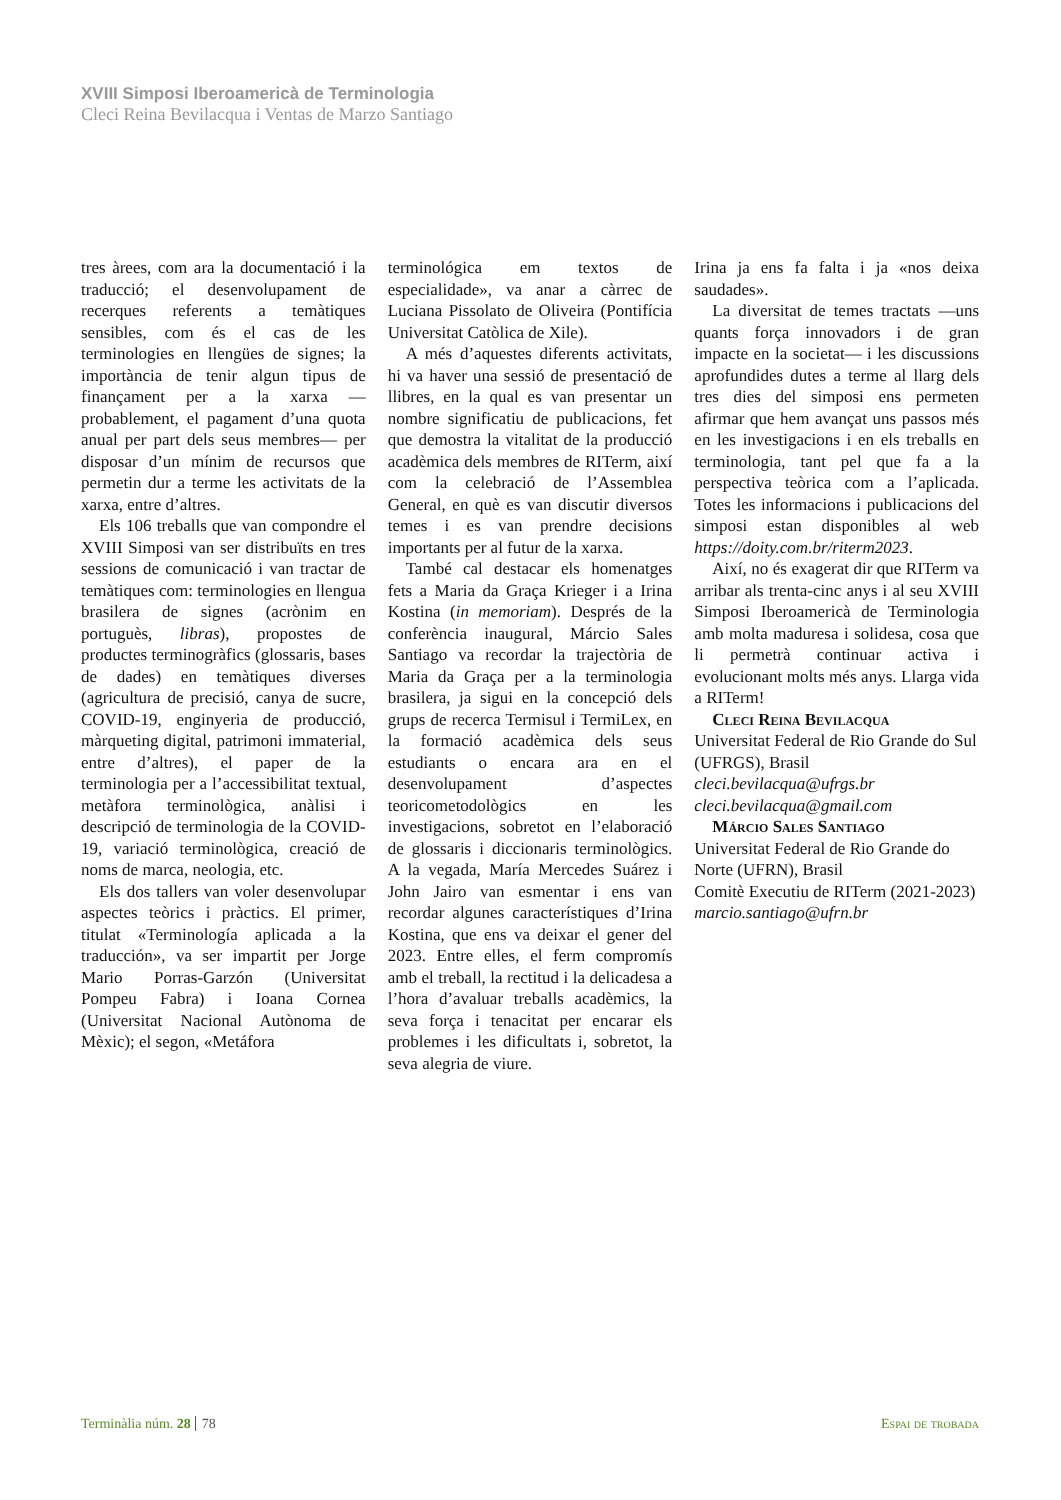XVIII Simposi Iberoamericà de Terminologia
Cleci Reina Bevilacqua i Ventas de Marzo Santiago
tres àrees, com ara la documentació i la traducció; el desenvolupament de recerques referents a temàtiques sensibles, com és el cas de les terminologies en llengües de signes; la importància de tenir algun tipus de finançament per a la xarxa —probablement, el pagament d’una quota anual per part dels seus membres— per disposar d’un mínim de recursos que permetin dur a terme les activitats de la xarxa, entre d’altres.
Els 106 treballs que van compondre el XVIII Simposi van ser distribuïts en tres sessions de comunicació i van tractar de temàtiques com: terminologies en llengua brasilera de signes (acrònim en portuguès, libras), propostes de productes terminogràfics (glossaris, bases de dades) en temàtiques diverses (agricultura de precisió, canya de sucre, COVID-19, enginyeria de producció, màrqueting digital, patrimoni immaterial, entre d’altres), el paper de la terminologia per a l’accessibilitat textual, metàfora terminològica, anàlisi i descripció de terminologia de la COVID-19, variació terminològica, creació de noms de marca, neologia, etc.
Els dos tallers van voler desenvolupar aspectes teòrics i pràctics. El primer, titulat «Terminología aplicada a la traducción», va ser impartit per Jorge Mario Porras-Garzón (Universitat Pompeu Fabra) i Ioana Cornea (Universitat Nacional Autònoma de Mèxic); el segon, «Metáfora
terminológica em textos de especialidade», va anar a càrrec de Luciana Pissolato de Oliveira (Pontifícia Universitat Catòlica de Xile).
A més d’aquestes diferents activitats, hi va haver una sessió de presentació de llibres, en la qual es van presentar un nombre significatiu de publicacions, fet que demostra la vitalitat de la producció acadèmica dels membres de RITerm, així com la celebració de l’Assemblea General, en què es van discutir diversos temes i es van prendre decisions importants per al futur de la xarxa.
També cal destacar els homenatges fets a Maria da Graça Krieger i a Irina Kostina (in memoriam). Després de la conferència inaugural, Márcio Sales Santiago va recordar la trajectòria de Maria da Graça per a la terminologia brasilera, ja sigui en la concepció dels grups de recerca Termisul i TermiLex, en la formació acadèmica dels seus estudiants o encara ara en el desenvolupament d’aspectes teoricometodològics en les investigacions, sobretot en l’elaboració de glossaris i diccionaris terminològics. A la vegada, María Mercedes Suárez i John Jairo van esmentar i ens van recordar algunes característiques d’Irina Kostina, que ens va deixar el gener del 2023. Entre elles, el ferm compromís amb el treball, la rectitud i la delicadesa a l’hora d’avaluar treballs acadèmics, la seva força i tenacitat per encarar els problemes i les dificultats i, sobretot, la seva alegria de viure.
Irina ja ens fa falta i ja «nos deixa saudades».
La diversitat de temes tractats —uns quants força innovadors i de gran impacte en la societat— i les discussions aprofundides dutes a terme al llarg dels tres dies del simposi ens permeten afirmar que hem avançat uns passos més en les investigacions i en els treballs en terminologia, tant pel que fa a la perspectiva teòrica com a l’aplicada. Totes les informacions i publicacions del simposi estan disponibles al web https://doity.com.br/riterm2023.
Així, no és exagerat dir que RITerm va arribar als trenta-cinc anys i al seu XVIII Simposi Iberoamericà de Terminologia amb molta maduresa i solidesa, cosa que li permetrà continuar activa i evolucionant molts més anys. Llarga vida a RITerm!
Cleci Reina Bevilacqua
Universitat Federal de Rio Grande do Sul (UFRGS), Brasil
cleci.bevilacqua@ufrgs.br
cleci.bevilacqua@gmail.com
Márcio Sales Santiago
Universitat Federal de Rio Grande do Norte (UFRN), Brasil
Comitè Executiu de RITerm (2021-2023)
marcio.santiago@ufrn.br
Terminàlia núm. 28 78 Espai de trobada